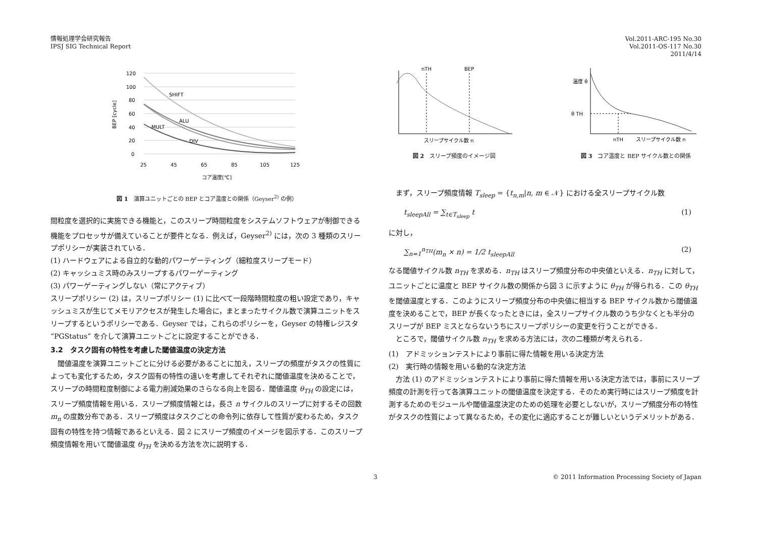情報処理学会研究報告
IPSJ SIG Technical Report
Vol.2011-ARC-195 No.30
Vol.2011-OS-117 No.30
2011/4/14
120
100
80
60
40
20
0
25
45
65
85
105
125
コア温度[℃]
BEP [cycle]
SHIFT
ALU
MULT
DIV
図 1　演算ユニットごとの BEP とコア温度との関係（Geyser<sup>2)</sup> の例）
間粒度を選択的に実施できる機能と，このスリープ時間粒度をシステムソフトウェアが制御できる機能をプロセッサが備えていることが要件となる．例えば，Geyser<sup>2)</sup> には，次の 3 種類のスリープポリシーが実装されている．
(1) ハードウェアによる自立的な動的パワーゲーティング（細粒度スリープモード）
(2) キャッシュミス時のみスリープするパワーゲーティング
(3) パワーゲーティングしない（常にアクティブ）
スリープポリシー (2) は，スリープポリシー (1) に比べて一段階時間粒度の粗い設定であり，キャッシュミスが生じてメモリアクセスが発生した場合に，まとまったサイクル数で演算ユニットをスリープするというポリシーである．Geyser では，これらのポリシーを，Geyser の特権レジスタ “PGStatus” を介して演算ユニットごとに設定することができる．
3.2　タスク固有の特性を考慮した閾値温度の決定方法
　閾値温度を演算ユニットごとに分ける必要があることに加え，スリープの頻度がタスクの性質によっても変化するため，タスク固有の特性の違いを考慮してそれぞれに閾値温度を決めることで，スリープの時間粒度制御による電力削減効果のさらなる向上を図る．閾値温度 θ<sub>TH</sub> の設定には，スリープ頻度情報を用いる．スリープ頻度情報とは，長さ n サイクルのスリープに対するその回数 m<sub>n</sub> の度数分布である．スリープ頻度はタスクごとの命令列に依存して性質が変わるため，タスク固有の特性を持つ情報であるといえる．図 2 にスリープ頻度のイメージを図示する．このスリープ頻度情報を用いて閾値温度 θ<sub>TH</sub> を決める方法を次に説明する．
nTH
BEP
スリープサイクル数 n
図 2　スリープ頻度のイメージ図
θ TH
nTH
スリープサイクル数 n
温度 θ
図 3　コア温度と BEP サイクル数との関係
　まず，スリープ頻度情報 T<sub>sleep</sub> = {t<sub>n,m</sub>|n, m ∈ 𝒩} における全スリープサイクル数
t<sub>sleepAll</sub> = ∑<sub>t∈T<sub>sleep</sub></sub> t (1)
に対し，
∑<sub>n=1</sub><sup>n<sub>TH</sub></sup>(m<sub>n</sub> × n) = 1/2 t<sub>sleepAll</sub> (2)
なる閾値サイクル数 n<sub>TH</sub> を求める．n<sub>TH</sub> はスリープ頻度分布の中央値といえる．n<sub>TH</sub> に対して，ユニットごとに温度と BEP サイクル数の関係から図 3 に示すように θ<sub>TH</sub> が得られる．この θ<sub>TH</sub> を閾値温度とする．このようにスリープ頻度分布の中央値に相当する BEP サイクル数から閾値温度を決めることで，BEP が長くなったときには，全スリープサイクル数のうち少なくとも半分のスリープが BEP ミスとならないうちにスリープポリシーの変更を行うことができる．
　ところで，閾値サイクル数 n<sub>TH</sub> を求める方法には，次の二種類が考えられる．
(1)　アドミッションテストにより事前に得た情報を用いる決定方法
(2)　実行時の情報を用いる動的な決定方法
　方法 (1) のアドミッションテストにより事前に得た情報を用いる決定方法では，事前にスリープ頻度の計測を行って各演算ユニットの閾値温度を決定する．そのため実行時にはスリープ頻度を計測するためのモジュールや閾値温度決定のための処理を必要としないが，スリープ頻度分布の特性がタスクの性質によって異なるため，その変化に適応することが難しいというデメリットがある．
3 © 2011 Information Processing Society of Japan